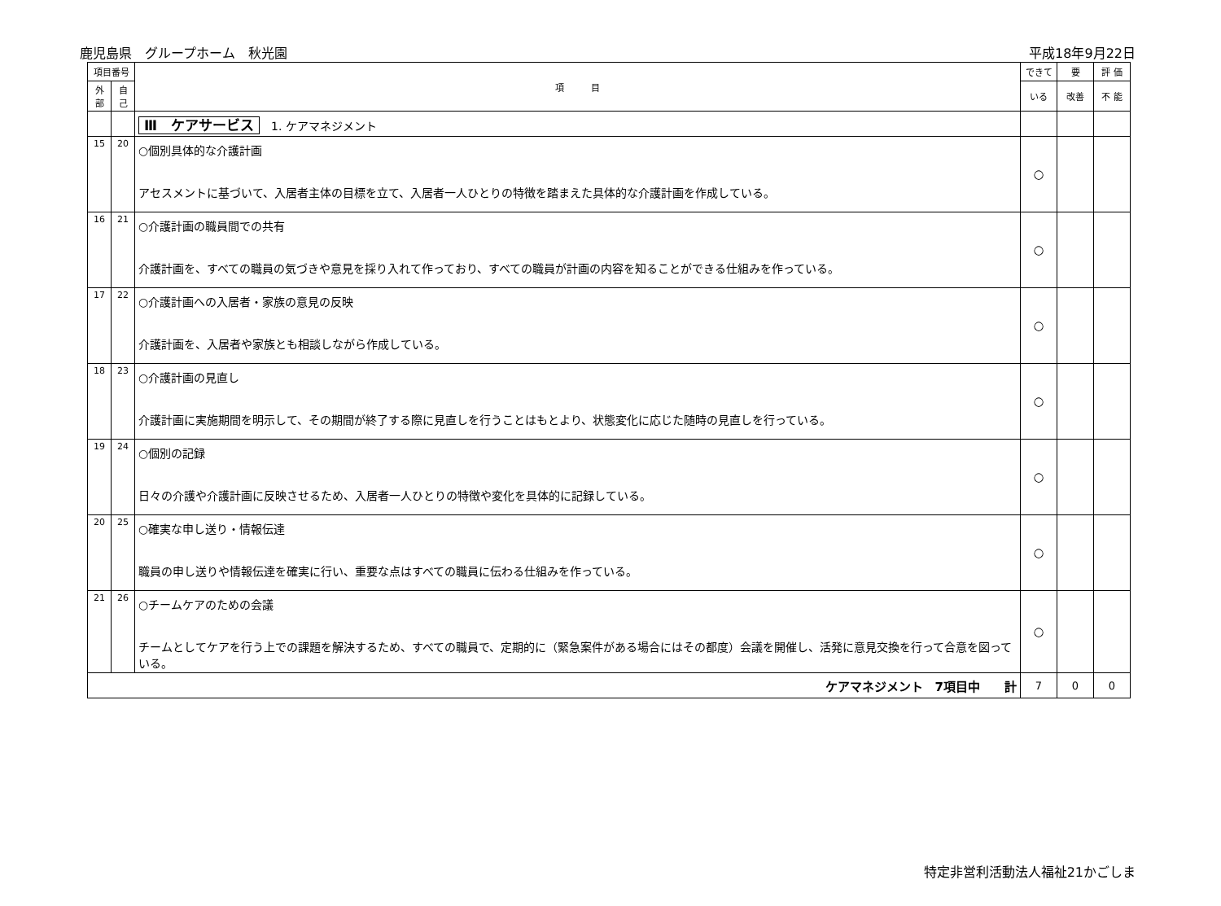鹿児島県　グループホーム　秋光園 平成18年9月22日
| 項目番号 | | 項 目 | できて | 要 | 評 価 |
| --- | --- | --- | --- | --- | --- |
| 外部 | 自己 | | いる | 改善 | 不 能 |
| | | Ⅲ ケアサービス 1. ケアマネジメント | | | |
| 15 | 20 | ○個別具体的な介護計画 アセスメントに基づいて、入居者主体の目標を立て、入居者一人ひとりの特徴を踏まえた具体的な介護計画を作成している。 | ○ | | |
| 16 | 21 | ○介護計画の職員間での共有 介護計画を、すべての職員の気づきや意見を採り入れて作っており、すべての職員が計画の内容を知ることができる仕組みを作っている。 | ○ | | |
| 17 | 22 | ○介護計画への入居者・家族の意見の反映 介護計画を、入居者や家族とも相談しながら作成している。 | ○ | | |
| 18 | 23 | ○介護計画の見直し 介護計画に実施期間を明示して、その期間が終了する際に見直しを行うことはもとより、状態変化に応じた随時の見直しを行っている。 | ○ | | |
| 19 | 24 | ○個別の記録 日々の介護や介護計画に反映させるため、入居者一人ひとりの特徴や変化を具体的に記録している。 | ○ | | |
| 20 | 25 | ○確実な申し送り・情報伝達 職員の申し送りや情報伝達を確実に行い、重要な点はすべての職員に伝わる仕組みを作っている。 | ○ | | |
| 21 | 26 | ○チームケアのための会議 チームとしてケアを行う上での課題を解決するため、すべての職員で、定期的に（緊急案件がある場合にはその都度）会議を開催し、活発に意見交換を行って合意を図っている。 | ○ | | |
| ケアマネジメント 7項目中 計 | | | 7 | 0 | 0 |
特定非営利活動法人福祉21かごしま